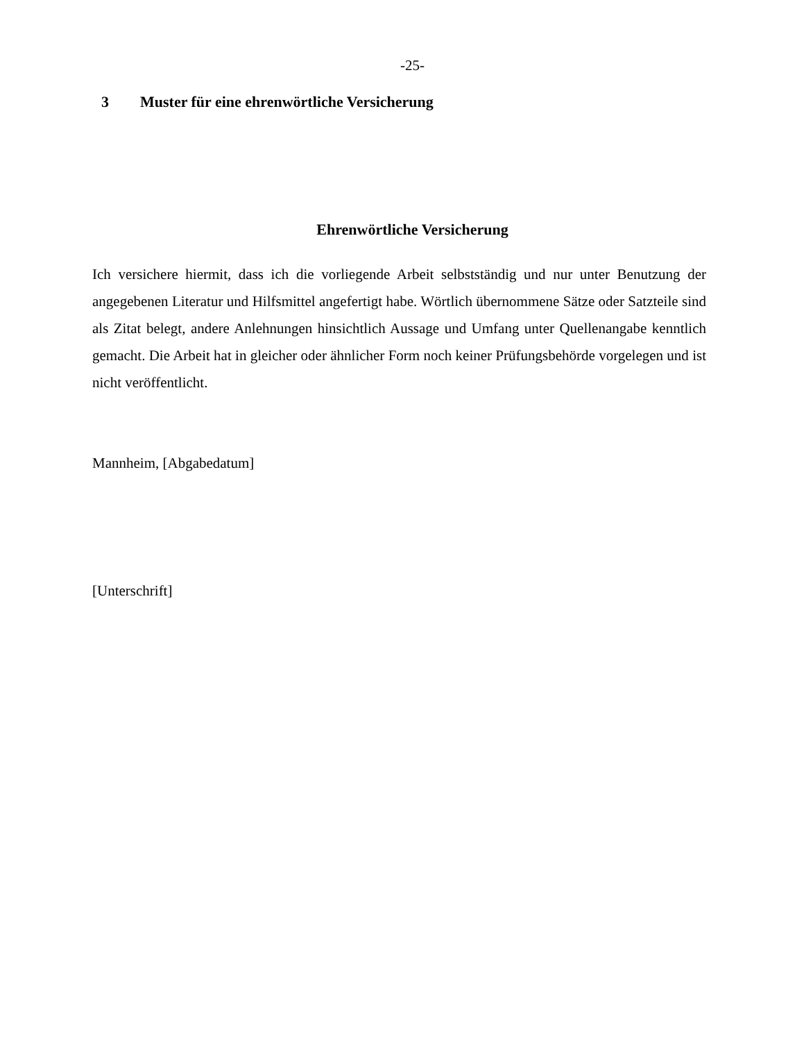-25-
3 Muster für eine ehrenwörtliche Versicherung
Ehrenwörtliche Versicherung
Ich versichere hiermit, dass ich die vorliegende Arbeit selbstständig und nur unter Benutzung der angegebenen Literatur und Hilfsmittel angefertigt habe. Wörtlich übernommene Sätze oder Satzteile sind als Zitat belegt, andere Anlehnungen hinsichtlich Aussage und Umfang unter Quellenangabe kenntlich gemacht. Die Arbeit hat in gleicher oder ähnlicher Form noch keiner Prüfungsbehörde vorgelegen und ist nicht veröffentlicht.
Mannheim, [Abgabedatum]
[Unterschrift]